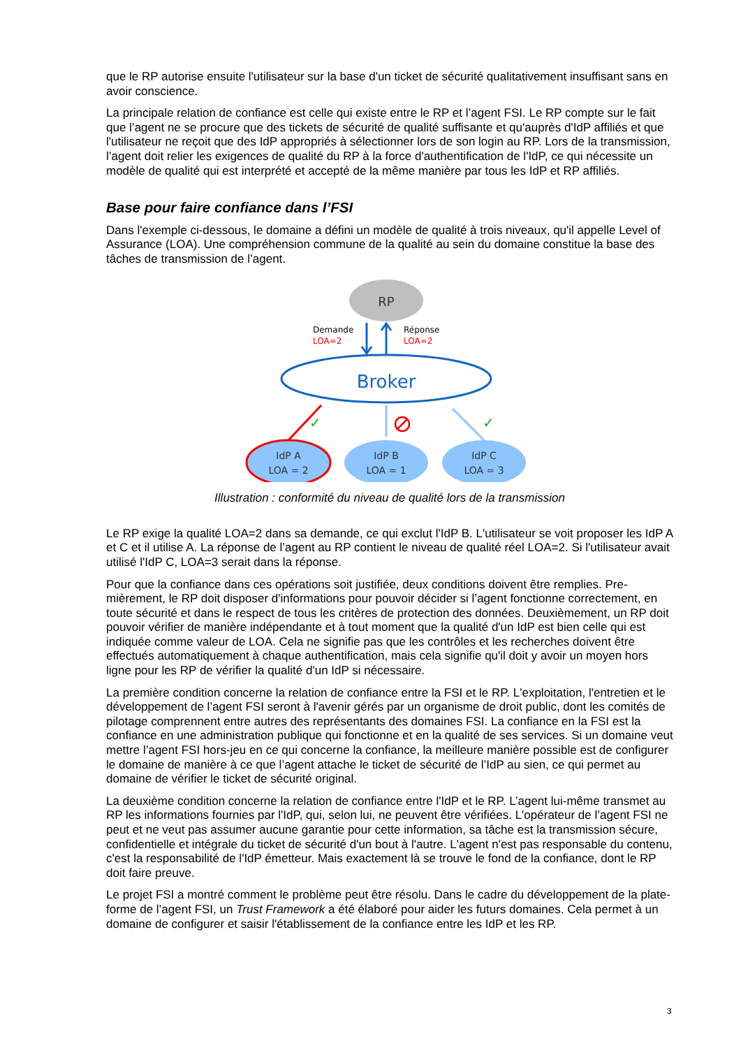que le RP autorise ensuite l'utilisateur sur la base d'un ticket de sécurité qualitativement insuffisant sans en avoir conscience.
La principale relation de confiance est celle qui existe entre le RP et l’agent FSI. Le RP compte sur le fait que l’agent ne se procure que des tickets de sécurité de qualité suffisante et qu'auprès d'IdP affi­liés et que l'utilisateur ne reçoit que des IdP appropriés à sélectionner lors de son login au RP. Lors de la transmission, l’agent doit relier les exigences de qualité du RP à la force d'authentification de l'IdP, ce qui nécessite un modèle de qualité qui est interprété et accepté de la même manière par tous les IdP et RP affiliés.
Base pour faire confiance dans l’FSI
Dans l'exemple ci-dessous, le domaine a défini un modèle de qualité à trois niveaux, qu'il appelle Le­vel of Assurance (LOA). Une compréhension commune de la qualité au sein du domaine constitue la base des tâches de transmission de l’agent.
RP
Demande
LOA=2
Réponse
LOA=2
Broker
✓
✓
IdP A
LOA = 2
IdP B
LOA = 1
IdP C
LOA = 3
Illustration : conformité du niveau de qualité lors de la transmission
Le RP exige la qualité LOA=2 dans sa demande, ce qui exclut l'IdP B. L'utilisateur se voit proposer les IdP A et C et il utilise A. La réponse de l’agent au RP contient le niveau de qualité réel LOA=2. Si l'uti­lisateur avait utilisé l'IdP C, LOA=3 serait dans la réponse.
Pour que la confiance dans ces opérations soit justifiée, deux conditions doivent être remplies. Pre­mièrement, le RP doit disposer d'informations pour pouvoir décider si l’agent fonctionne correctement, en toute sécurité et dans le respect de tous les critères de protection des données. Deuxièmement, un RP doit pouvoir vérifier de manière indépendante et à tout moment que la qualité d'un IdP est bien celle qui est indiquée comme valeur de LOA. Cela ne signifie pas que les contrôles et les recherches doivent être effectués automatiquement à chaque authentification, mais cela signifie qu'il doit y avoir un moyen hors ligne pour les RP de vérifier la qualité d'un IdP si nécessaire.
La première condition concerne la relation de confiance entre la FSI et le RP. L'exploitation, l'entretien et le développement de l’agent FSI seront à l'avenir gérés par un organisme de droit public, dont les comités de pilotage comprennent entre autres des représentants des domaines FSI. La confiance en la FSI est la confiance en une administration publique qui fonctionne et en la qualité de ses services. Si un domaine veut mettre l’agent FSI hors-jeu en ce qui concerne la confiance, la meilleure manière possible est de configurer le domaine de manière à ce que l’agent attache le ticket de sécurité de l’IdP au sien, ce qui permet au domaine de vérifier le ticket de sécurité original.
La deuxième condition concerne la relation de confiance entre l'IdP et le RP. L’agent lui-même trans­met au RP les informations fournies par l'IdP, qui, selon lui, ne peuvent être vérifiées. L'opérateur de l’agent FSI ne peut et ne veut pas assumer aucune garantie pour cette information, sa tâche est la transmission sécure, confidentielle et intégrale du ticket de sécurité d'un bout à l'autre. L'agent n'est pas responsable du contenu, c'est la responsabilité de l'IdP émetteur. Mais exactement là se trouve le fond de la confiance, dont le RP doit faire preuve.
Le projet FSI a montré comment le problème peut être résolu. Dans le cadre du développement de la plate-forme de l’agent FSI, un Trust Framework a été élaboré pour aider les futurs domaines. Cela permet à un domaine de configurer et saisir l'établissement de la confiance entre les IdP et les RP.
3